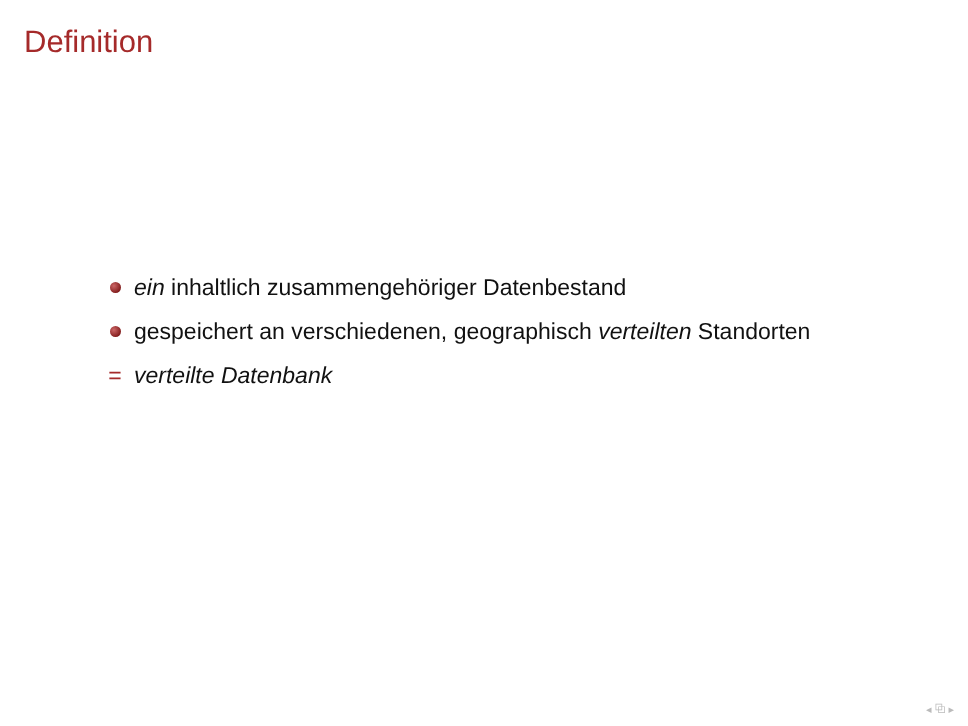Definition
ein inhaltlich zusammengehöriger Datenbestand
gespeichert an verschiedenen, geographisch verteilten Standorten
= verteilte Datenbank
◂ ⧉ ▸